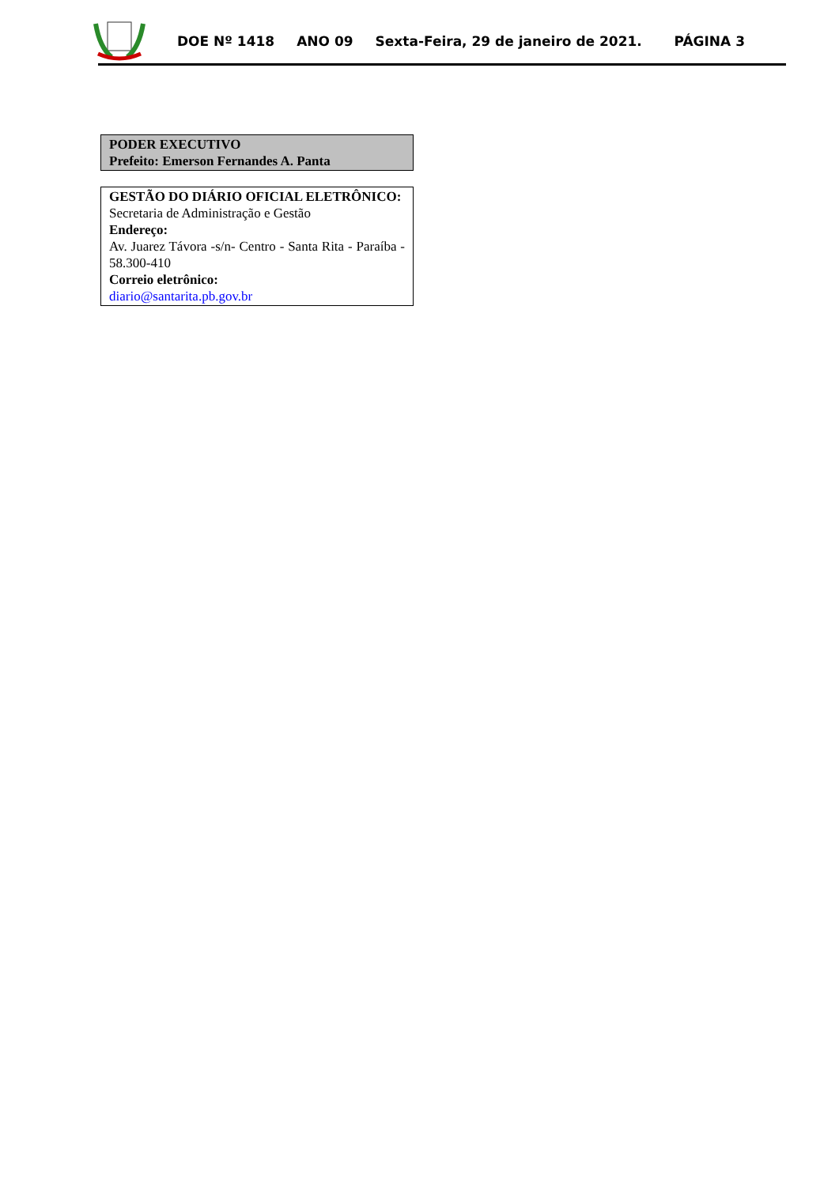DOE Nº 1418 ANO 09 Sexta-Feira, 29 de janeiro de 2021. PÁGINA 3
PODER EXECUTIVO
Prefeito: Emerson Fernandes A. Panta
GESTÃO DO DIÁRIO OFICIAL ELETRÔNICO:
Secretaria de Administração e Gestão
Endereço:
Av. Juarez Távora -s/n- Centro - Santa Rita - Paraíba - 58.300-410
Correio eletrônico:
diario@santarita.pb.gov.br